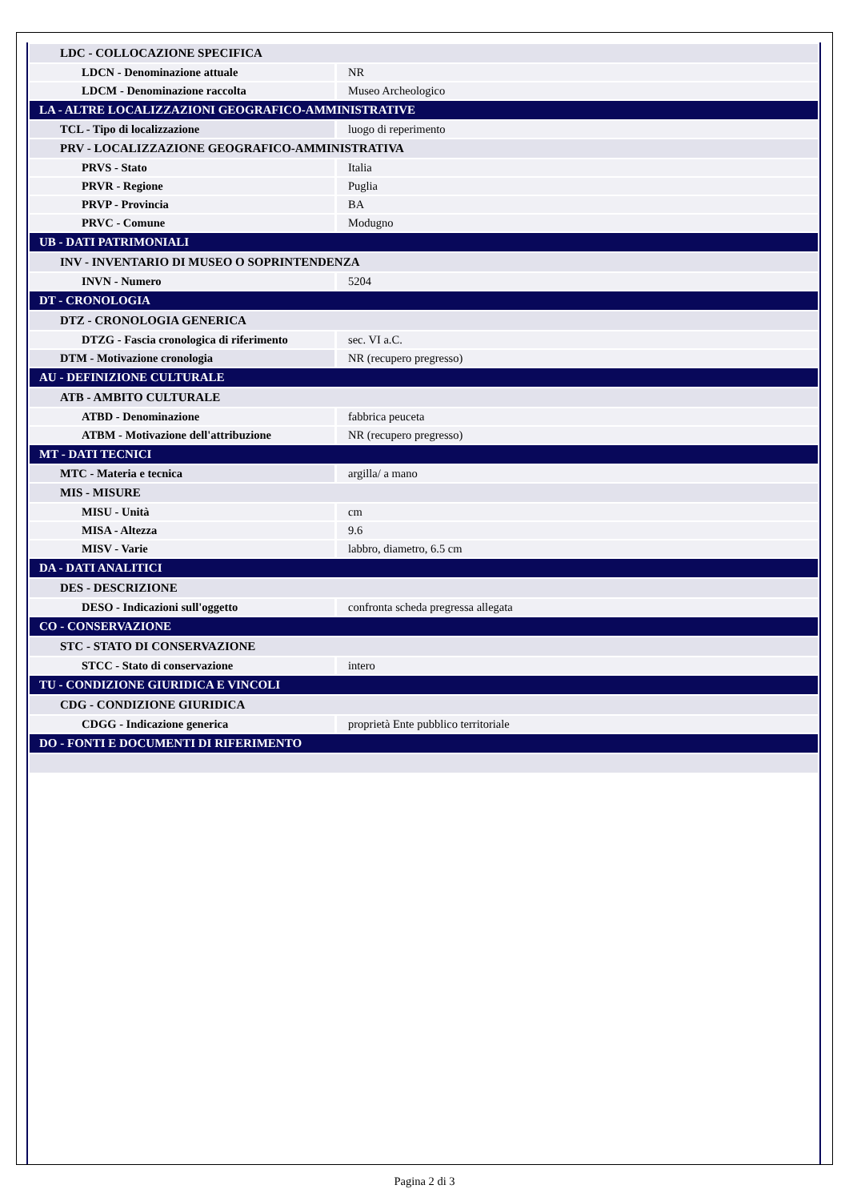| LDC - COLLOCAZIONE SPECIFICA | |
| LDCN - Denominazione attuale | NR |
| LDCM - Denominazione raccolta | Museo Archeologico |
| LA - ALTRE LOCALIZZAZIONI GEOGRAFICO-AMMINISTRATIVE | |
| TCL - Tipo di localizzazione | luogo di reperimento |
| PRV - LOCALIZZAZIONE GEOGRAFICO-AMMINISTRATIVA | |
| PRVS - Stato | Italia |
| PRVR - Regione | Puglia |
| PRVP - Provincia | BA |
| PRVC - Comune | Modugno |
| UB - DATI PATRIMONIALI | |
| INV - INVENTARIO DI MUSEO O SOPRINTENDENZA | |
| INVN - Numero | 5204 |
| DT - CRONOLOGIA | |
| DTZ - CRONOLOGIA GENERICA | |
| DTZG - Fascia cronologica di riferimento | sec. VI a.C. |
| DTM - Motivazione cronologia | NR (recupero pregresso) |
| AU - DEFINIZIONE CULTURALE | |
| ATB - AMBITO CULTURALE | |
| ATBD - Denominazione | fabbrica peuceta |
| ATBM - Motivazione dell'attribuzione | NR (recupero pregresso) |
| MT - DATI TECNICI | |
| MTC - Materia e tecnica | argilla/ a mano |
| MIS - MISURE | |
| MISU - Unità | cm |
| MISA - Altezza | 9.6 |
| MISV - Varie | labbro, diametro, 6.5 cm |
| DA - DATI ANALITICI | |
| DES - DESCRIZIONE | |
| DESO - Indicazioni sull'oggetto | confronta scheda pregressa allegata |
| CO - CONSERVAZIONE | |
| STC - STATO DI CONSERVAZIONE | |
| STCC - Stato di conservazione | intero |
| TU - CONDIZIONE GIURIDICA E VINCOLI | |
| CDG - CONDIZIONE GIURIDICA | |
| CDGG - Indicazione generica | proprietà Ente pubblico territoriale |
| DO - FONTI E DOCUMENTI DI RIFERIMENTO | |
Pagina 2 di 3